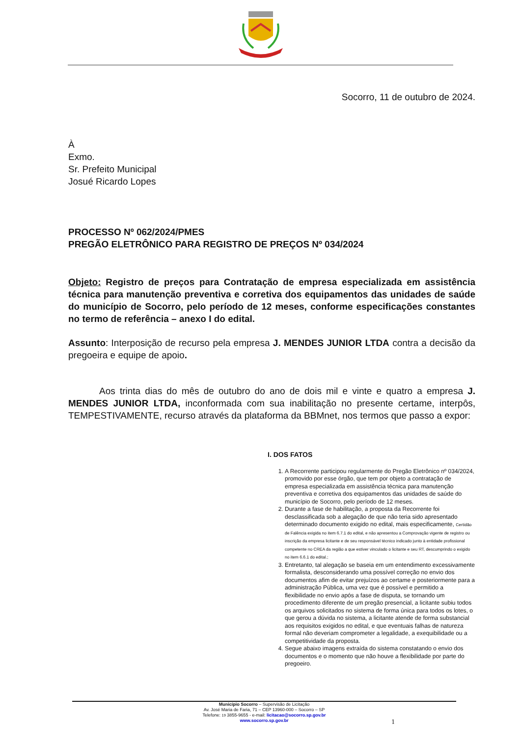Socorro, 11 de outubro de 2024.
À
Exmo.
Sr. Prefeito Municipal
Josué Ricardo Lopes
PROCESSO Nº 062/2024/PMES
PREGÃO ELETRÔNICO PARA REGISTRO DE PREÇOS Nº 034/2024
Objeto: Registro de preços para Contratação de empresa especializada em assistência técnica para manutenção preventiva e corretiva dos equipamentos das unidades de saúde do município de Socorro, pelo período de 12 meses, conforme especificações constantes no termo de referência – anexo I do edital.
Assunto: Interposição de recurso pela empresa J. MENDES JUNIOR LTDA contra a decisão da pregoeira e equipe de apoio.
Aos trinta dias do mês de outubro do ano de dois mil e vinte e quatro a empresa J. MENDES JUNIOR LTDA, inconformada com sua inabilitação no presente certame, interpôs, TEMPESTIVAMENTE, recurso através da plataforma da BBMnet, nos termos que passo a expor:
I. DOS FATOS
1. A Recorrente participou regularmente do Pregão Eletrônico nº 034/2024, promovido por esse órgão, que tem por objeto a contratação de empresa especializada em assistência técnica para manutenção preventiva e corretiva dos equipamentos das unidades de saúde do município de Socorro, pelo período de 12 meses.
2. Durante a fase de habilitação, a proposta da Recorrente foi desclassificada sob a alegação de que não teria sido apresentado determinado documento exigido no edital, mais especificamente, Certidão de Falência exigida no item 6.7.1 do edital, e não apresentou a Comprovação vigente de registro ou inscrição da empresa licitante e de seu responsável técnico indicado junto à entidade profissional competente no CREA da região a que estiver vinculado o licitante e seu RT, descumprindo o exigido no item 6.6.1 do edital.;
3. Entretanto, tal alegação se baseia em um entendimento excessivamente formalista, desconsiderando uma possível correção no envio dos documentos afim de evitar prejuízos ao certame e posteriormente para a administração Pública, uma vez que é possível e permitido a flexibilidade no envio após a fase de disputa, se tornando um procedimento diferente de um pregão presencial, a licitante subiu todos os arquivos solicitados no sistema de forma única para todos os lotes, o que gerou a dúvida no sistema, a licitante atende de forma substancial aos requisitos exigidos no edital, e que eventuais falhas de natureza formal não deveriam comprometer a legalidade, a exequibilidade ou a competitividade da proposta.
4. Segue abaixo imagens extraída do sistema constatando o envio dos documentos e o momento que não houve a flexibilidade por parte do pregoeiro.
Município Socorro – Supervisão de Licitação
Av. José Maria de Faria, 71 – CEP 13960-000 – Socorro – SP
Telefone: 19 3855-9655 - e-mail: licitacao@socorro.sp.gov.br
www.socorro.sp.gov.br
1